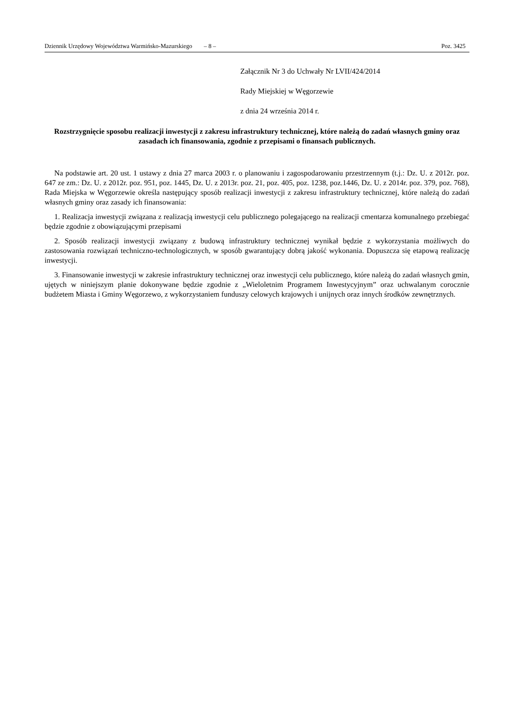Dziennik Urzędowy Województwa Warmińsko-Mazurskiego – 8 – Poz. 3425
Załącznik Nr 3 do Uchwały Nr LVII/424/2014
Rady Miejskiej w Węgorzewie
z dnia 24 września 2014 r.
Rozstrzygnięcie sposobu realizacji inwestycji z zakresu infrastruktury technicznej, które należą do zadań własnych gminy oraz zasadach ich finansowania, zgodnie z przepisami o finansach publicznych.
Na podstawie art. 20 ust. 1 ustawy z dnia 27 marca 2003 r. o planowaniu i zagospodarowaniu przestrzennym (t.j.: Dz. U. z 2012r. poz. 647 ze zm.: Dz. U. z 2012r. poz. 951, poz. 1445, Dz. U. z 2013r. poz. 21, poz. 405, poz. 1238, poz.1446, Dz. U. z 2014r. poz. 379, poz. 768), Rada Miejska w Węgorzewie określa następujący sposób realizacji inwestycji z zakresu infrastruktury technicznej, które należą do zadań własnych gminy oraz zasady ich finansowania:
1. Realizacja inwestycji związana z realizacją inwestycji celu publicznego polegającego na realizacji cmentarza komunalnego przebiegać będzie zgodnie z obowiązującymi przepisami
2. Sposób realizacji inwestycji związany z budową infrastruktury technicznej wynikał będzie z wykorzystania możliwych do zastosowania rozwiązań techniczno-technologicznych, w sposób gwarantujący dobrą jakość wykonania. Dopuszcza się etapową realizację inwestycji.
3. Finansowanie inwestycji w zakresie infrastruktury technicznej oraz inwestycji celu publicznego, które należą do zadań własnych gmin, ujętych w niniejszym planie dokonywane będzie zgodnie z „Wieloletnim Programem Inwestycyjnym” oraz uchwalanym corocznie budżetem Miasta i Gminy Węgorzewo, z wykorzystaniem funduszy celowych krajowych i unijnych oraz innych środków zewnętrznych.